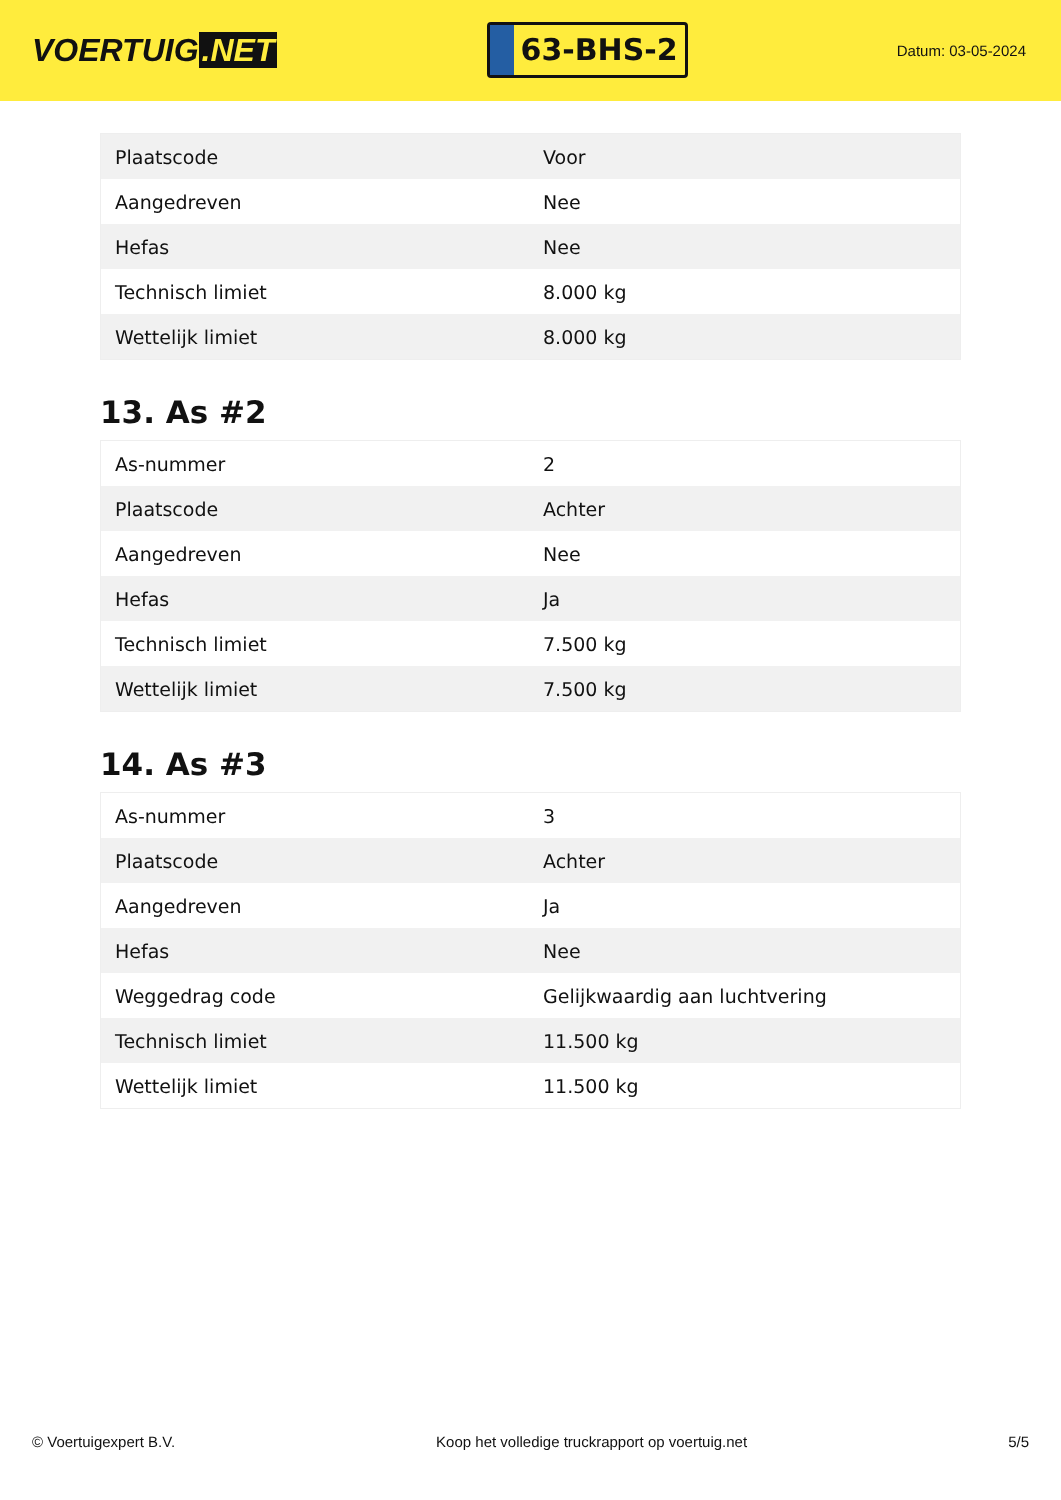VOERTUIG.NET
63-BHS-2
Datum: 03-05-2024
| Plaatscode | Voor |
| Aangedreven | Nee |
| Hefas | Nee |
| Technisch limiet | 8.000 kg |
| Wettelijk limiet | 8.000 kg |
13. As #2
| As-nummer | 2 |
| Plaatscode | Achter |
| Aangedreven | Nee |
| Hefas | Ja |
| Technisch limiet | 7.500 kg |
| Wettelijk limiet | 7.500 kg |
14. As #3
| As-nummer | 3 |
| Plaatscode | Achter |
| Aangedreven | Ja |
| Hefas | Nee |
| Weggedrag code | Gelijkwaardig aan luchtvering |
| Technisch limiet | 11.500 kg |
| Wettelijk limiet | 11.500 kg |
© Voertuigexpert B.V. Koop het volledige truckrapport op voertuig.net 5/5